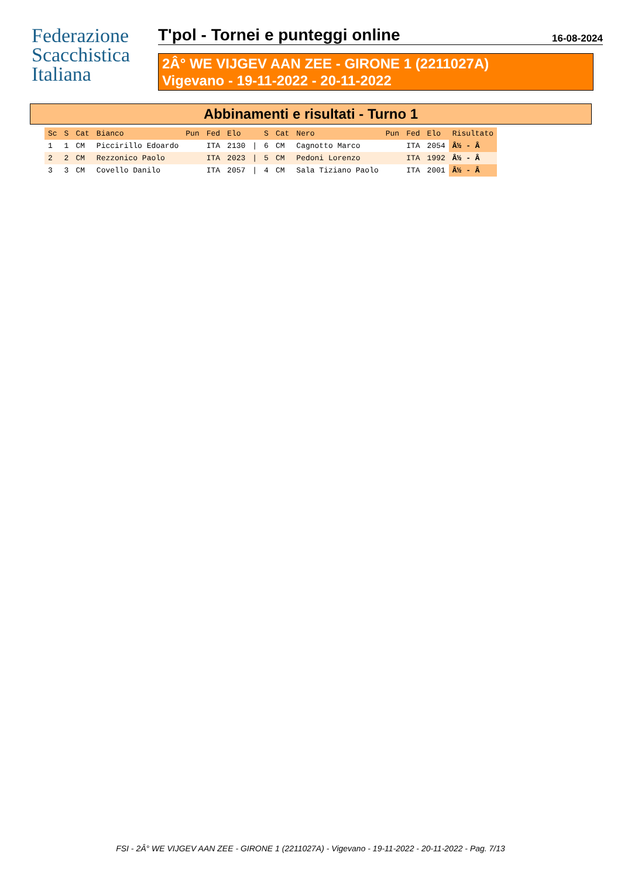Federazione
Scacchistica
Italiana
T'pol - Tornei e punteggi online 16-08-2024
2Â° WE VIJGEV AAN ZEE - GIRONE 1 (2211027A)
Vigevano - 19-11-2022 - 20-11-2022
Abbinamenti e risultati - Turno 1
| Sc | S | Cat | Bianco | Pun | Fed | Elo | | S | Cat | Nero | Pun | Fed | Elo | Risultato |
| --- | --- | --- | --- | --- | --- | --- | --- | --- | --- | --- | --- | --- | --- | --- |
| 1 | 1 | CM | Piccirillo Edoardo | | ITA | 2130 | / | 6 | CM | Cagnotto Marco | | ITA | 2054 | Â½ - Â |
| 2 | 2 | CM | Rezzonico Paolo | | ITA | 2023 | / | 5 | CM | Pedoni Lorenzo | | ITA | 1992 | Â½ - Â |
| 3 | 3 | CM | Covello Danilo | | ITA | 2057 | / | 4 | CM | Sala Tiziano Paolo | | ITA | 2001 | Â½ - Â |
FSI - 2Â° WE VIJGEV AAN ZEE - GIRONE 1 (2211027A) - Vigevano - 19-11-2022 - 20-11-2022 - Pag. 7/13